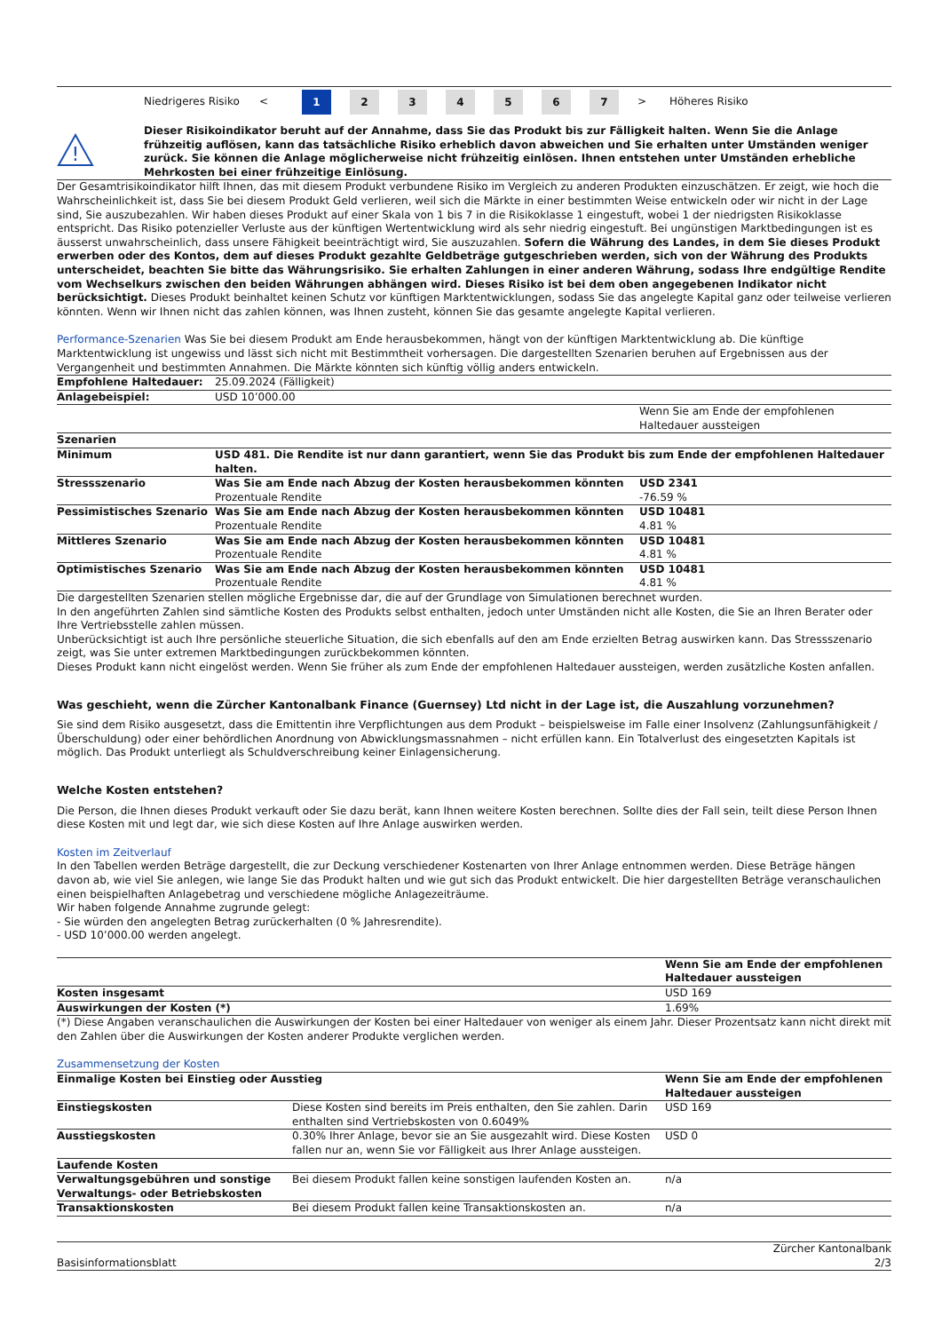Niedrigeres Risiko <
1 2 3 4 5 6 7
> Höheres Risiko
!
Dieser Risikoindikator beruht auf der Annahme, dass Sie das Produkt bis zur Fälligkeit halten. Wenn Sie die Anlage frühzeitig auflösen, kann das tatsächliche Risiko erheblich davon abweichen und Sie erhalten unter Umständen weniger zurück. Sie können die Anlage möglicherweise nicht frühzeitig einlösen. Ihnen entstehen unter Umständen erhebliche Mehrkosten bei einer frühzeitige Einlösung.
Der Gesamtrisikoindikator hilft Ihnen, das mit diesem Produkt verbundene Risiko im Vergleich zu anderen Produkten einzuschätzen. Er zeigt, wie hoch die Wahrscheinlichkeit ist, dass Sie bei diesem Produkt Geld verlieren, weil sich die Märkte in einer bestimmten Weise entwickeln oder wir nicht in der Lage sind, Sie auszubezahlen. Wir haben dieses Produkt auf einer Skala von 1 bis 7 in die Risikoklasse 1 eingestuft, wobei 1 der niedrigsten Risikoklasse entspricht. Das Risiko potenzieller Verluste aus der künftigen Wertentwicklung wird als sehr niedrig eingestuft. Bei ungünstigen Marktbedingungen ist es äusserst unwahrscheinlich, dass unsere Fähigkeit beeinträchtigt wird, Sie auszuzahlen. Sofern die Währung des Landes, in dem Sie dieses Produkt erwerben oder des Kontos, dem auf dieses Produkt gezahlte Geldbeträge gutgeschrieben werden, sich von der Währung des Produkts unterscheidet, beachten Sie bitte das Währungsrisiko. Sie erhalten Zahlungen in einer anderen Währung, sodass Ihre endgültige Rendite vom Wechselkurs zwischen den beiden Währungen abhängen wird. Dieses Risiko ist bei dem oben angegebenen Indikator nicht berücksichtigt. Dieses Produkt beinhaltet keinen Schutz vor künftigen Marktentwicklungen, sodass Sie das angelegte Kapital ganz oder teilweise verlieren könnten. Wenn wir Ihnen nicht das zahlen können, was Ihnen zusteht, können Sie das gesamte angelegte Kapital verlieren.
Performance-Szenarien Was Sie bei diesem Produkt am Ende herausbekommen, hängt von der künftigen Marktentwicklung ab. Die künftige Marktentwicklung ist ungewiss und lässt sich nicht mit Bestimmtheit vorhersagen. Die dargestellten Szenarien beruhen auf Ergebnissen aus der Vergangenheit und bestimmten Annahmen. Die Märkte könnten sich künftig völlig anders entwickeln.
| Empfohlene Haltedauer: | 25.09.2024 (Fälligkeit) | |
| Anlagebeispiel: | USD 10’000.00 | |
| | | Wenn Sie am Ende der empfohlenen Haltedauer aussteigen |
| Szenarien | | |
| Minimum | USD 481. Die Rendite ist nur dann garantiert, wenn Sie das Produkt bis zum Ende der empfohlenen Haltedauer halten. | |
| Stressszenario | Was Sie am Ende nach Abzug der Kosten herausbekommen könnten Prozentuale Rendite | USD 2341 -76.59 % |
| Pessimistisches Szenario | Was Sie am Ende nach Abzug der Kosten herausbekommen könnten Prozentuale Rendite | USD 10481 4.81 % |
| Mittleres Szenario | Was Sie am Ende nach Abzug der Kosten herausbekommen könnten Prozentuale Rendite | USD 10481 4.81 % |
| Optimistisches Szenario | Was Sie am Ende nach Abzug der Kosten herausbekommen könnten Prozentuale Rendite | USD 10481 4.81 % |
Die dargestellten Szenarien stellen mögliche Ergebnisse dar, die auf der Grundlage von Simulationen berechnet wurden.
In den angeführten Zahlen sind sämtliche Kosten des Produkts selbst enthalten, jedoch unter Umständen nicht alle Kosten, die Sie an Ihren Berater oder Ihre Vertriebsstelle zahlen müssen.
Unberücksichtigt ist auch Ihre persönliche steuerliche Situation, die sich ebenfalls auf den am Ende erzielten Betrag auswirken kann. Das Stressszenario zeigt, was Sie unter extremen Marktbedingungen zurückbekommen könnten.
Dieses Produkt kann nicht eingelöst werden. Wenn Sie früher als zum Ende der empfohlenen Haltedauer aussteigen, werden zusätzliche Kosten anfallen.
Was geschieht, wenn die Zürcher Kantonalbank Finance (Guernsey) Ltd nicht in der Lage ist, die Auszahlung vorzunehmen?
Sie sind dem Risiko ausgesetzt, dass die Emittentin ihre Verpflichtungen aus dem Produkt – beispielsweise im Falle einer Insolvenz (Zahlungsunfähigkeit / Überschuldung) oder einer behördlichen Anordnung von Abwicklungsmassnahmen – nicht erfüllen kann. Ein Totalverlust des eingesetzten Kapitals ist möglich. Das Produkt unterliegt als Schuldverschreibung keiner Einlagensicherung.
Welche Kosten entstehen?
Die Person, die Ihnen dieses Produkt verkauft oder Sie dazu berät, kann Ihnen weitere Kosten berechnen. Sollte dies der Fall sein, teilt diese Person Ihnen diese Kosten mit und legt dar, wie sich diese Kosten auf Ihre Anlage auswirken werden.
Kosten im Zeitverlauf
In den Tabellen werden Beträge dargestellt, die zur Deckung verschiedener Kostenarten von Ihrer Anlage entnommen werden. Diese Beträge hängen davon ab, wie viel Sie anlegen, wie lange Sie das Produkt halten und wie gut sich das Produkt entwickelt. Die hier dargestellten Beträge veranschaulichen einen beispielhaften Anlagebetrag und verschiedene mögliche Anlagezeiträume.
Wir haben folgende Annahme zugrunde gelegt:
- Sie würden den angelegten Betrag zurückerhalten (0 % Jahresrendite).
- USD 10’000.00 werden angelegt.
| | Wenn Sie am Ende der empfohlenen Haltedauer aussteigen |
| Kosten insgesamt | USD 169 |
| Auswirkungen der Kosten (*) | 1.69% |
(*) Diese Angaben veranschaulichen die Auswirkungen der Kosten bei einer Haltedauer von weniger als einem Jahr. Dieser Prozentsatz kann nicht direkt mit den Zahlen über die Auswirkungen der Kosten anderer Produkte verglichen werden.
Zusammensetzung der Kosten
| Einmalige Kosten bei Einstieg oder Ausstieg | | Wenn Sie am Ende der empfohlenen Haltedauer aussteigen |
| Einstiegskosten | Diese Kosten sind bereits im Preis enthalten, den Sie zahlen. Darin enthalten sind Vertriebskosten von 0.6049% | USD 169 |
| Ausstiegskosten | 0.30% Ihrer Anlage, bevor sie an Sie ausgezahlt wird. Diese Kosten fallen nur an, wenn Sie vor Fälligkeit aus Ihrer Anlage aussteigen. | USD 0 |
| Laufende Kosten | | |
| Verwaltungsgebühren und sonstige Verwaltungs- oder Betriebskosten | Bei diesem Produkt fallen keine sonstigen laufenden Kosten an. | n/a |
| Transaktionskosten | Bei diesem Produkt fallen keine Transaktionskosten an. | n/a |
Basisinformationsblatt Zürcher Kantonalbank
2/3